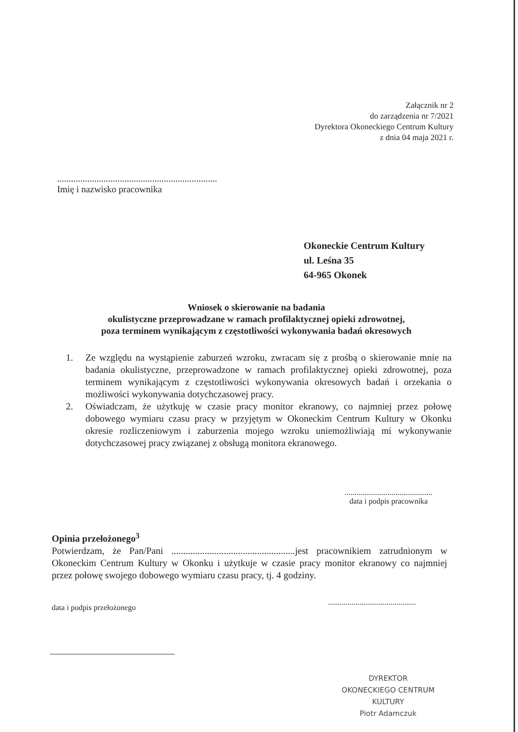Załącznik nr 2
do zarządzenia nr 7/2021
Dyrektora Okoneckiego Centrum Kultury
z dnia 04 maja 2021 r.
.....................................................................
Imię i nazwisko pracownika
Okoneckie Centrum Kultury
ul. Leśna 35
64-965 Okonek
Wniosek o skierowanie na badania
okulistyczne przeprowadzane w ramach profilaktycznej opieki zdrowotnej,
poza terminem wynikającym z częstotliwości wykonywania badań okresowych
1. Ze względu na wystąpienie zaburzeń wzroku, zwracam się z prośbą o skierowanie mnie na badania okulistyczne, przeprowadzone w ramach profilaktycznej opieki zdrowotnej, poza terminem wynikającym z częstotliwości wykonywania okresowych badań i orzekania o możliwości wykonywania dotychczasowej pracy.
2. Oświadczam, że użytkuję w czasie pracy monitor ekranowy, co najmniej przez połowę dobowego wymiaru czasu pracy w przyjętym w Okoneckim Centrum Kultury w Okonku okresie rozliczeniowym i zaburzenia mojego wzroku uniemożliwiają mi wykonywanie dotychczasowej pracy związanej z obsługą monitora ekranowego.
.............................................
data i podpis pracownika
Opinia przełożonego<sup>3</sup>
Potwierdzam, że Pan/Pani ....................................................jest pracownikiem zatrudnionym w Okoneckim Centrum Kultury w Okonku i użytkuje w czasie pracy monitor ekranowy co najmniej przez połowę swojego dobowego wymiaru czasu pracy, tj. 4 godziny.
.............................................
data i podpis przełożonego
DYREKTOR
OKONECKIEGO CENTRUM KULTURY
Piotr Adamczuk